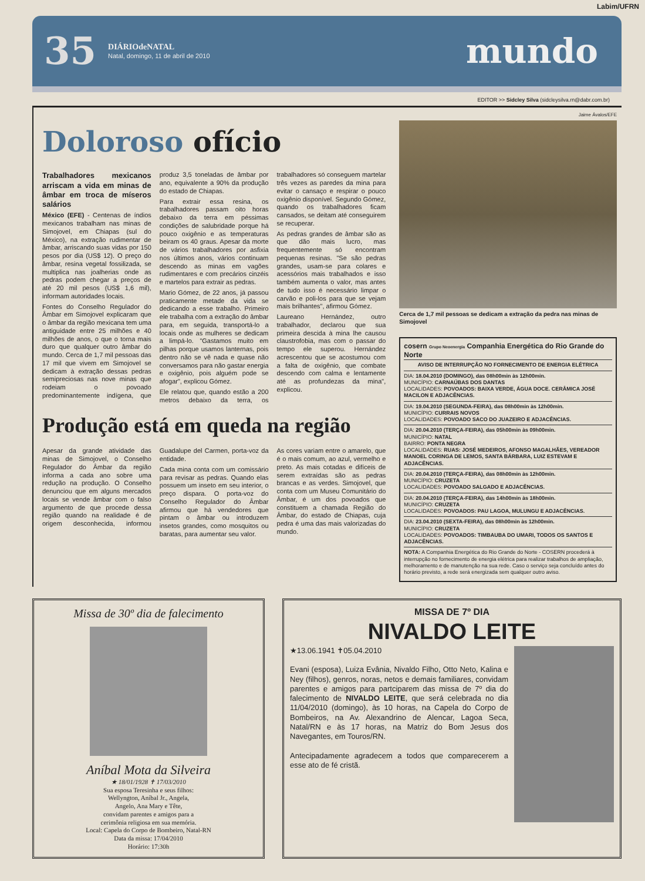Labim/UFRN
35
DIÁRIOdeNATAL
Natal, domingo, 11 de abril de 2010
mundo
EDITOR >> Sidcley Silva (sidcleysilva.rn@dabr.com.br)
Doloroso ofício
Trabalhadores mexicanos arriscam a vida em minas de âmbar em troca de míseros salários
México (EFE) - Centenas de índios mexicanos trabalham nas minas de Simojovel, em Chiapas (sul do México), na extração rudimentar de âmbar, arriscando suas vidas por 150 pesos por dia (US$ 12). O preço do âmbar, resina vegetal fossilizada, se multiplica nas joalherias onde as pedras podem chegar a preços de até 20 mil pesos (US$ 1,6 mil), informam autoridades locais.
Fontes do Conselho Regulador do Âmbar em Simojovel explicaram que o âmbar da região mexicana tem uma antiguidade entre 25 milhões e 40 milhões de anos, o que o torna mais duro que qualquer outro âmbar do mundo. Cerca de 1,7 mil pessoas das 17 mil que vivem em Simojovel se dedicam à extração dessas pedras semipreciosas nas nove minas que rodeiam o povoado predominantemente indígena, que produz 3,5 toneladas de âmbar por ano, equivalente a 90% da produção do estado de Chiapas.
Para extrair essa resina, os trabalhadores passam oito horas debaixo da terra em péssimas condições de salubridade porque há pouco oxigênio e as temperaturas beiram os 40 graus. Apesar da morte de vários trabalhadores por asfixia nos últimos anos, vários continuam descendo as minas em vagões rudimentares e com precários cinzéis e martelos para extrair as pedras.
Mario Gómez, de 22 anos, já passou praticamente metade da vida se dedicando a esse trabalho. Primeiro ele trabalha com a extração do âmbar para, em seguida, transportá-lo a locais onde as mulheres se dedicam a limpá-lo. "Gastamos muito em pilhas porque usamos lanternas, pois dentro não se vê nada e quase não conversamos para não gastar energia e oxigênio, pois alguém pode se afogar", explicou Gómez.
Ele relatou que, quando estão a 200 metros debaixo da terra, os trabalhadores só conseguem martelar três vezes as paredes da mina para evitar o cansaço e respirar o pouco oxigênio disponível. Segundo Gómez, quando os trabalhadores ficam cansados, se deitam até conseguirem se recuperar.
As pedras grandes de âmbar são as que dão mais lucro, mas frequentemente só encontram pequenas resinas. "Se são pedras grandes, usam-se para colares e acessórios mais trabalhados e isso também aumenta o valor, mas antes de tudo isso é necessário limpar o carvão e poli-los para que se vejam mais brilhantes", afirmou Gómez.
Laureano Hernández, outro trabalhador, declarou que sua primeira descida à mina lhe causou claustrofobia, mas com o passar do tempo ele superou. Hernández acrescentou que se acostumou com a falta de oxigênio, que combate descendo com calma e lentamente até as profundezas da mina", explicou.
Produção está em queda na região
Apesar da grande atividade das minas de Simojovel, o Conselho Regulador do Âmbar da região informa a cada ano sobre uma redução na produção. O Conselho denunciou que em alguns mercados locais se vende âmbar com o falso argumento de que procede dessa região quando na realidade é de origem desconhecida, informou Guadalupe del Carmen, porta-voz da entidade.
Cada mina conta com um comissário para revisar as pedras. Quando elas possuem um inseto em seu interior, o preço dispara. O porta-voz do Conselho Regulador do Âmbar afirmou que há vendedores que pintam o âmbar ou introduzem insetos grandes, como mosquitos ou baratas, para aumentar seu valor.
As cores variam entre o amarelo, que é o mais comum, ao azul, vermelho e preto. As mais cotadas e difíceis de serem extraídas são as pedras brancas e as verdes. Simojovel, que conta com um Museu Comunitário do Âmbar, é um dos povoados que constituem a chamada Região do Âmbar, do estado de Chiapas, cuja pedra é uma das mais valorizadas do mundo.
Jaime Ávalos/EFE
Cerca de 1,7 mil pessoas se dedicam a extração da pedra nas minas de Simojovel
cosern Grupo Neoenergia Companhia Energética do Rio Grande do Norte
AVISO DE INTERRUPÇÃO NO FORNECIMENTO DE ENERGIA ELÉTRICA
DIA: 18.04.2010 (DOMINGO), das 08h00min às 12h00min.
MUNICÍPIO: CARNAÚBAS DOS DANTAS
LOCALIDADES: POVOADOS: BAIXA VERDE, ÁGUA DOCE. CERÂMICA JOSÉ MACILON E ADJACÊNCIAS.
DIA: 19.04.2010 (SEGUNDA-FEIRA), das 08h00min às 12h00min.
MUNICÍPIO: CURRAIS NOVOS
LOCALIDADES: POVOADO SACO DO JUAZEIRO E ADJACÊNCIAS.
DIA: 20.04.2010 (TERÇA-FEIRA), das 05h00min às 09h00min.
MUNICÍPIO: NATAL
BAIRRO: PONTA NEGRA
LOCALIDADES: RUAS: JOSÉ MEDEIROS, AFONSO MAGALHÃES, VEREADOR MANOEL CORINGA DE LEMOS, SANTA BÁRBARA, LUIZ ESTEVAM E ADJACÊNCIAS.
DIA: 20.04.2010 (TERÇA-FEIRA), das 08h00min às 12h00min.
MUNICÍPIO: CRUZETA
LOCALIDADES: POVOADO SALGADO E ADJACÊNCIAS.
DIA: 20.04.2010 (TERÇA-FEIRA), das 14h00min às 18h00min.
MUNICÍPIO: CRUZETA
LOCALIDADES: POVOADOS: PAU LAGOA, MULUNGU E ADJACÊNCIAS.
DIA: 23.04.2010 (SEXTA-FEIRA), das 08h00min às 12h00min.
MUNICÍPIO: CRUZETA
LOCALIDADES: POVOADOS: TIMBAUBA DO UMARI, TODOS OS SANTOS E ADJACÊNCIAS.
NOTA: A Companhia Energética do Rio Grande do Norte - COSERN procederá à interrupção no fornecimento de energia elétrica para realizar trabalhos de ampliação, melhoramento e de manutenção na sua rede. Caso o serviço seja concluído antes do horário previsto, a rede será energizada sem qualquer outro aviso.
Missa de 30º dia de falecimento
Aníbal Mota da Silveira
★ 18/01/1928 ✝ 17/03/2010
Sua esposa Teresinha e seus filhos:
Wellyngton, Aníbal Jr., Angela,
Angelo, Ana Mary e Tête,
convidam parentes e amigos para a
cerimônia religiosa em sua memória.
Local: Capela do Corpo de Bombeiro, Natal-RN
Data da missa: 17/04/2010
Horário: 17:30h
MISSA DE 7º DIA
NIVALDO LEITE
★13.06.1941 ✝05.04.2010
Evani (esposa), Luiza Evânia, Nivaldo Filho, Otto Neto, Kalina e Ney (filhos), genros, noras, netos e demais familiares, convidam parentes e amigos para partciparem das missa de 7º dia do falecimento de NIVALDO LEITE, que será celebrada no dia 11/04/2010 (domingo), às 10 horas, na Capela do Corpo de Bombeiros, na Av. Alexandrino de Alencar, Lagoa Seca, Natal/RN e às 17 horas, na Matriz do Bom Jesus dos Navegantes, em Touros/RN.
Antecipadamente agradecem a todos que comparecerem a esse ato de fé cristã.